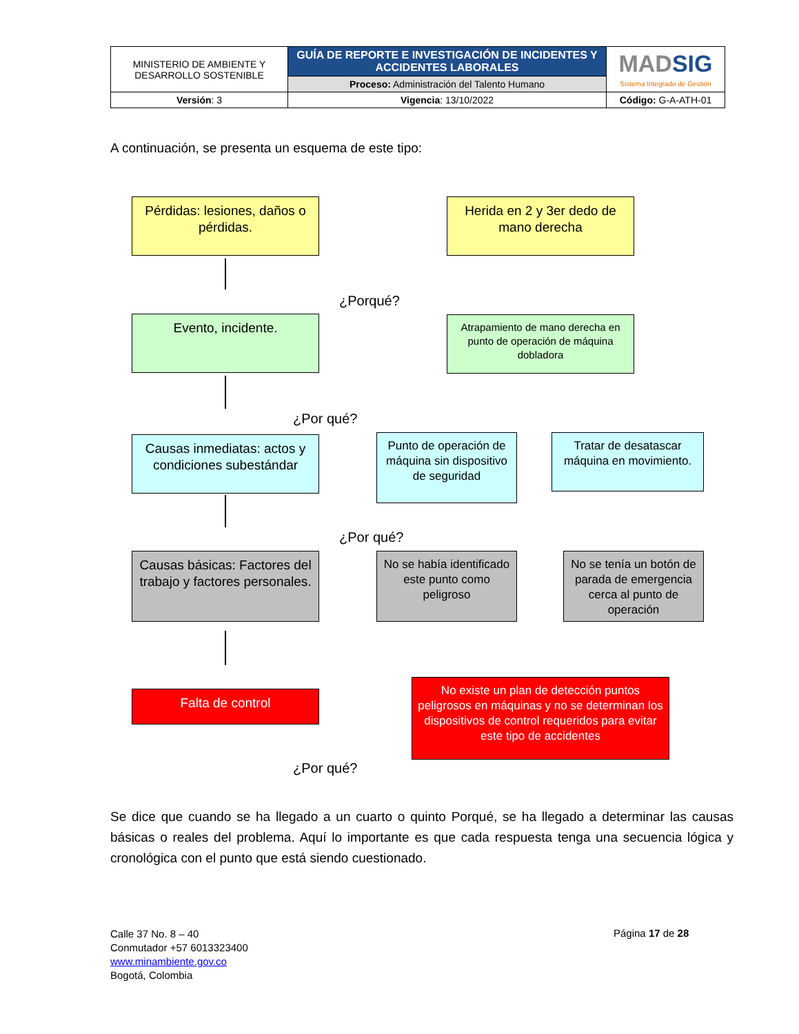| MINISTERIO DE AMBIENTE Y DESARROLLO SOSTENIBLE | GUÍA DE REPORTE E INVESTIGACIÓN DE INCIDENTES Y ACCIDENTES LABORALES | MAD SIG Sistema Integrado de Gestión |
| | Proceso: Administración del Talento Humano | |
| Versión : 3 | Vigencia : 13/10/2022 | Código: G-A-ATH-01 |
A continuación, se presenta un esquema de este tipo:
Pérdidas: lesiones, daños o pérdidas.
Herida en 2 y 3er dedo de mano derecha
¿Porqué?
Evento, incidente.
Atrapamiento de mano derecha en punto de operación de máquina dobladora
¿Por qué?
Causas inmediatas: actos y condiciones subestándar
Punto de operación de máquina sin dispositivo de seguridad
Tratar de desatascar máquina en movimiento.
¿Por qué?
Causas básicas: Factores del trabajo y factores personales.
No se había identificado este punto como peligroso
No se tenía un botón de parada de emergencia cerca al punto de operación
Falta de control
No existe un plan de detección puntos peligrosos en máquinas y no se determinan los dispositivos de control requeridos para evitar este tipo de accidentes
¿Por qué?
Se dice que cuando se ha llegado a un cuarto o quinto Porqué, se ha llegado a determinar las causas básicas o reales del problema. Aquí lo importante es que cada respuesta tenga una secuencia lógica y cronológica con el punto que está siendo cuestionado.
Calle 37 No. 8 – 40
Conmutador +57 6013323400
www.minambiente.gov.co
Bogotá, Colombia
Página 17 de 28